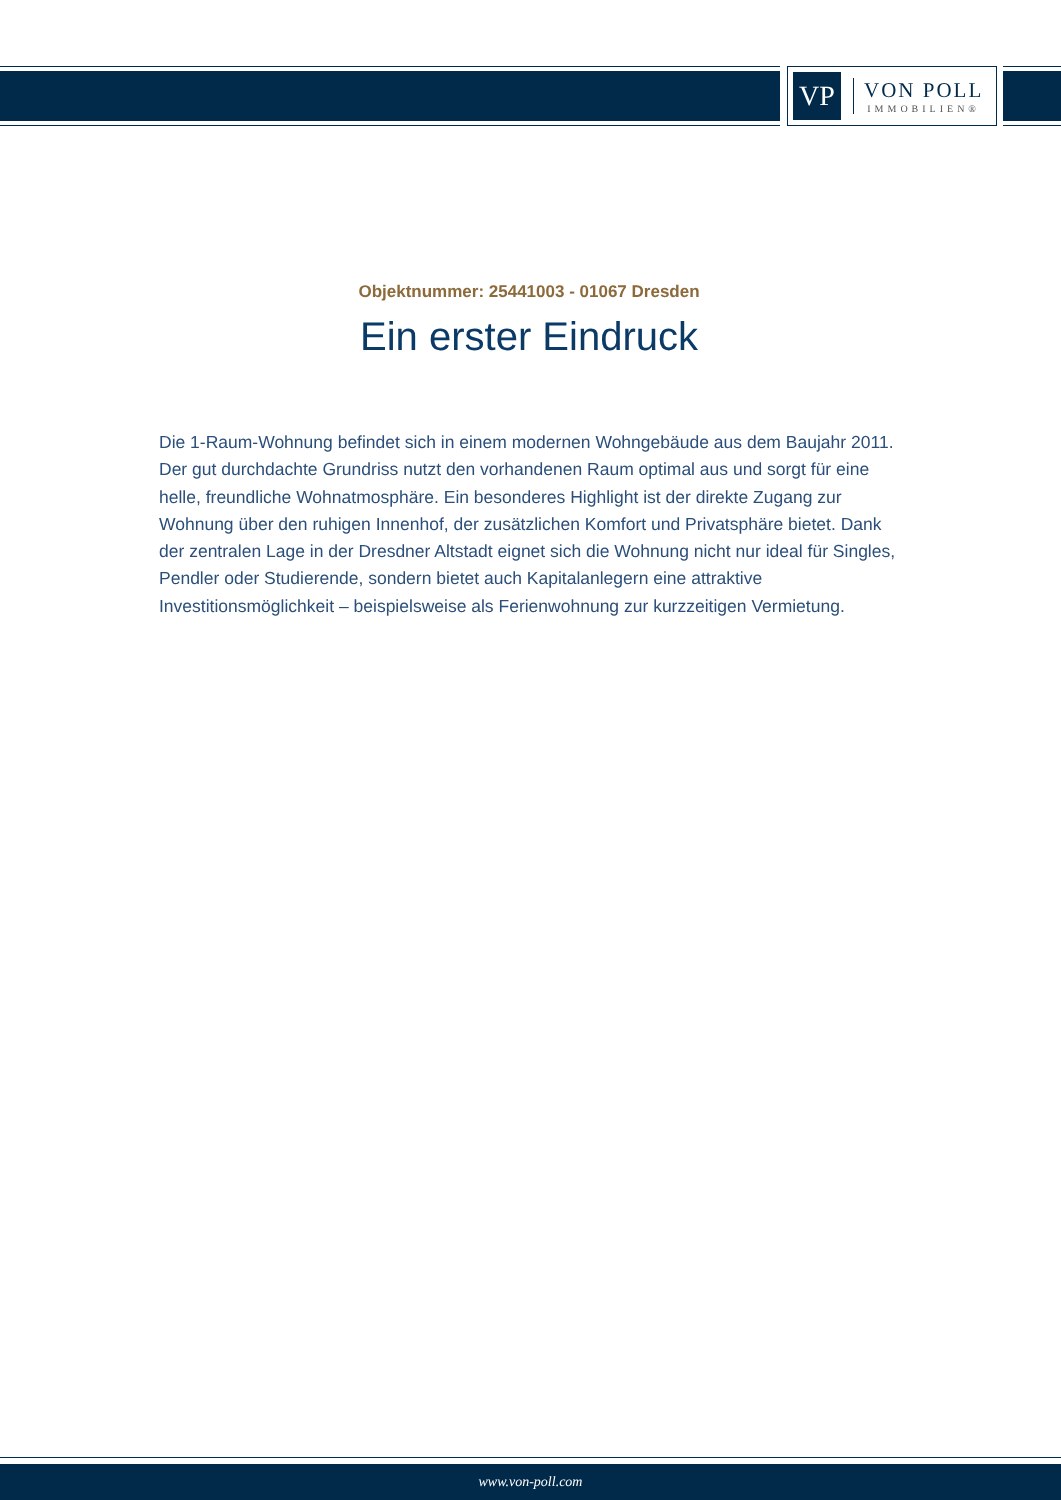VP
VON POLL
IMMOBILIEN®
Objektnummer: 25441003 - 01067 Dresden
Ein erster Eindruck
Die 1-Raum-Wohnung befindet sich in einem modernen Wohngebäude aus dem Baujahr 2011. Der gut durchdachte Grundriss nutzt den vorhandenen Raum optimal aus und sorgt für eine helle, freundliche Wohnatmosphäre. Ein besonderes Highlight ist der direkte Zugang zur Wohnung über den ruhigen Innenhof, der zusätzlichen Komfort und Privatsphäre bietet. Dank der zentralen Lage in der Dresdner Altstadt eignet sich die Wohnung nicht nur ideal für Singles, Pendler oder Studierende, sondern bietet auch Kapitalanlegern eine attraktive Investitionsmöglichkeit – beispielsweise als Ferienwohnung zur kurzzeitigen Vermietung.
www.von-poll.com